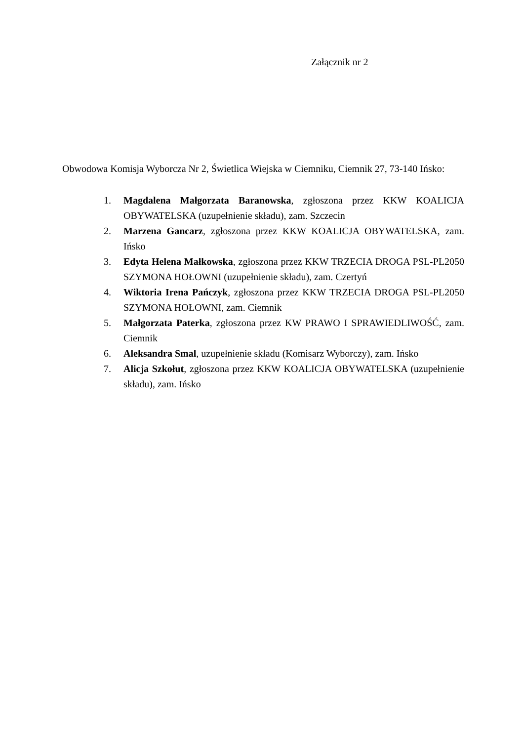Załącznik nr 2
Obwodowa Komisja Wyborcza Nr 2, Świetlica Wiejska w Ciemniku, Ciemnik 27, 73-140 Ińsko:
1. Magdalena Małgorzata Baranowska, zgłoszona przez KKW KOALICJA OBYWATELSKA (uzupełnienie składu), zam. Szczecin
2. Marzena Gancarz, zgłoszona przez KKW KOALICJA OBYWATELSKA, zam. Ińsko
3. Edyta Helena Małkowska, zgłoszona przez KKW TRZECIA DROGA PSL-PL2050 SZYMONA HOŁOWNI (uzupełnienie składu), zam. Czertyń
4. Wiktoria Irena Pańczyk, zgłoszona przez KKW TRZECIA DROGA PSL-PL2050 SZYMONA HOŁOWNI, zam. Ciemnik
5. Małgorzata Paterka, zgłoszona przez KW PRAWO I SPRAWIEDLIWOŚĆ, zam. Ciemnik
6. Aleksandra Smal, uzupełnienie składu (Komisarz Wyborczy), zam. Ińsko
7. Alicja Szkołut, zgłoszona przez KKW KOALICJA OBYWATELSKA (uzupełnienie składu), zam. Ińsko